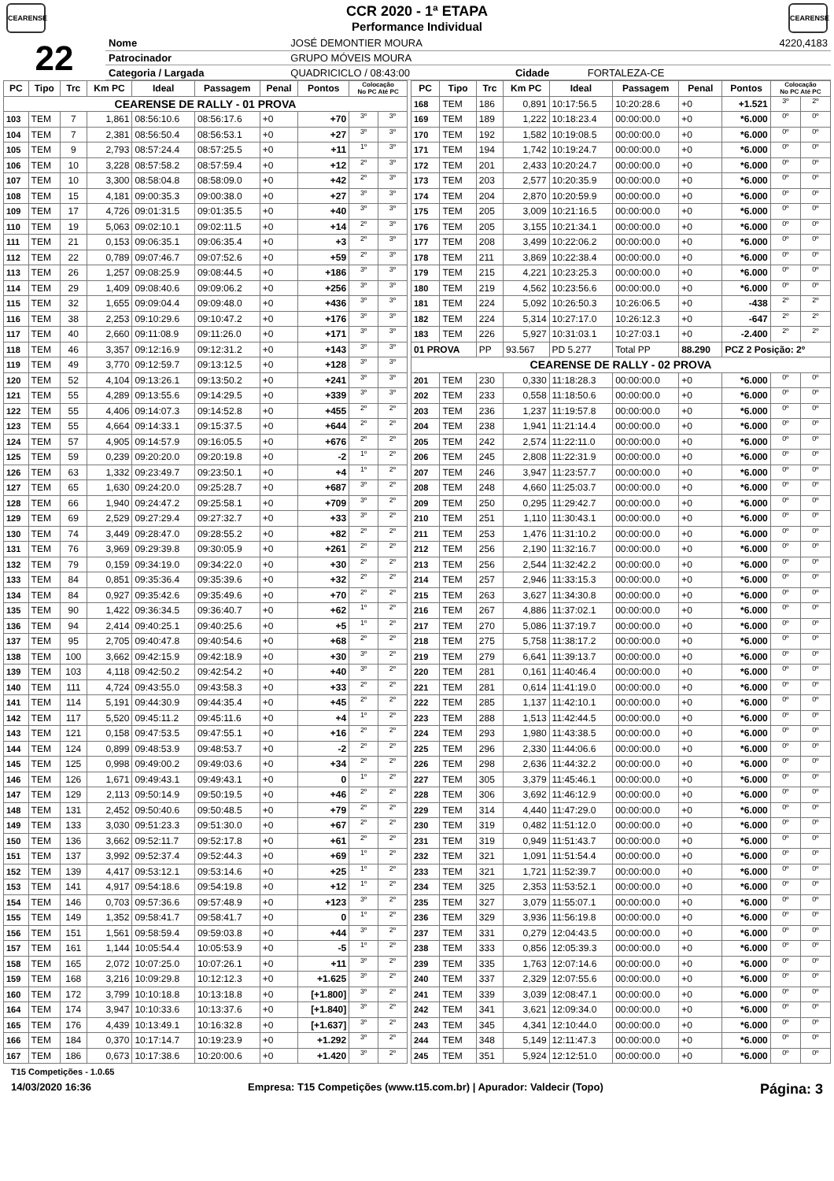CEARENSE
CCR 2020 - 1ª ETAPA
Performance Individual
CEARENSE
22
| Nome | JOSÉ DEMONTIER MOURA | | | 4220,4183 |
| Patrocinador | GRUPO MÓVEIS MOURA | | | |
| Categoria / Largada | QUADRICICLO / 08:43:00 | Cidade | FORTALEZA-CE | |
| PC | Tipo | Trc | Km PC | Ideal | Passagem | Penal | Pontos | Colocação No PC Até PC | |
| --- | --- | --- | --- | --- | --- | --- | --- | --- | --- |
| CEARENSE DE RALLY - 01 PROVA | | | | | | | | | |
| 103 | TEM | 7 | 1,861 | 08:56:10.6 | 08:56:17.6 | +0 | +70 | 3º | 3º |
| 104 | TEM | 7 | 2,381 | 08:56:50.4 | 08:56:53.1 | +0 | +27 | 3º | 3º |
| 105 | TEM | 9 | 2,793 | 08:57:24.4 | 08:57:25.5 | +0 | +11 | 1º | 3º |
| 106 | TEM | 10 | 3,228 | 08:57:58.2 | 08:57:59.4 | +0 | +12 | 2º | 3º |
| 107 | TEM | 10 | 3,300 | 08:58:04.8 | 08:58:09.0 | +0 | +42 | 2º | 3º |
| 108 | TEM | 15 | 4,181 | 09:00:35.3 | 09:00:38.0 | +0 | +27 | 3º | 3º |
| 109 | TEM | 17 | 4,726 | 09:01:31.5 | 09:01:35.5 | +0 | +40 | 3º | 3º |
| 110 | TEM | 19 | 5,063 | 09:02:10.1 | 09:02:11.5 | +0 | +14 | 2º | 3º |
| 111 | TEM | 21 | 0,153 | 09:06:35.1 | 09:06:35.4 | +0 | +3 | 2º | 3º |
| 112 | TEM | 22 | 0,789 | 09:07:46.7 | 09:07:52.6 | +0 | +59 | 2º | 3º |
| 113 | TEM | 26 | 1,257 | 09:08:25.9 | 09:08:44.5 | +0 | +186 | 3º | 3º |
| 114 | TEM | 29 | 1,409 | 09:08:40.6 | 09:09:06.2 | +0 | +256 | 3º | 3º |
| 115 | TEM | 32 | 1,655 | 09:09:04.4 | 09:09:48.0 | +0 | +436 | 3º | 3º |
| 116 | TEM | 38 | 2,253 | 09:10:29.6 | 09:10:47.2 | +0 | +176 | 3º | 3º |
| 117 | TEM | 40 | 2,660 | 09:11:08.9 | 09:11:26.0 | +0 | +171 | 3º | 3º |
| 118 | TEM | 46 | 3,357 | 09:12:16.9 | 09:12:31.2 | +0 | +143 | 3º | 3º |
| 119 | TEM | 49 | 3,770 | 09:12:59.7 | 09:13:12.5 | +0 | +128 | 3º | 3º |
| 120 | TEM | 52 | 4,104 | 09:13:26.1 | 09:13:50.2 | +0 | +241 | 3º | 3º |
| 121 | TEM | 55 | 4,289 | 09:13:55.6 | 09:14:29.5 | +0 | +339 | 3º | 3º |
| 122 | TEM | 55 | 4,406 | 09:14:07.3 | 09:14:52.8 | +0 | +455 | 2º | 2º |
| 123 | TEM | 55 | 4,664 | 09:14:33.1 | 09:15:37.5 | +0 | +644 | 2º | 2º |
| 124 | TEM | 57 | 4,905 | 09:14:57.9 | 09:16:05.5 | +0 | +676 | 2º | 2º |
| 125 | TEM | 59 | 0,239 | 09:20:20.0 | 09:20:19.8 | +0 | -2 | 1º | 2º |
| 126 | TEM | 63 | 1,332 | 09:23:49.7 | 09:23:50.1 | +0 | +4 | 1º | 2º |
| 127 | TEM | 65 | 1,630 | 09:24:20.0 | 09:25:28.7 | +0 | +687 | 3º | 2º |
| 128 | TEM | 66 | 1,940 | 09:24:47.2 | 09:25:58.1 | +0 | +709 | 3º | 2º |
| 129 | TEM | 69 | 2,529 | 09:27:29.4 | 09:27:32.7 | +0 | +33 | 3º | 2º |
| 130 | TEM | 74 | 3,449 | 09:28:47.0 | 09:28:55.2 | +0 | +82 | 2º | 2º |
| 131 | TEM | 76 | 3,969 | 09:29:39.8 | 09:30:05.9 | +0 | +261 | 2º | 2º |
| 132 | TEM | 79 | 0,159 | 09:34:19.0 | 09:34:22.0 | +0 | +30 | 2º | 2º |
| 133 | TEM | 84 | 0,851 | 09:35:36.4 | 09:35:39.6 | +0 | +32 | 2º | 2º |
| 134 | TEM | 84 | 0,927 | 09:35:42.6 | 09:35:49.6 | +0 | +70 | 2º | 2º |
| 135 | TEM | 90 | 1,422 | 09:36:34.5 | 09:36:40.7 | +0 | +62 | 1º | 2º |
| 136 | TEM | 94 | 2,414 | 09:40:25.1 | 09:40:25.6 | +0 | +5 | 1º | 2º |
| 137 | TEM | 95 | 2,705 | 09:40:47.8 | 09:40:54.6 | +0 | +68 | 2º | 2º |
| 138 | TEM | 100 | 3,662 | 09:42:15.9 | 09:42:18.9 | +0 | +30 | 3º | 2º |
| 139 | TEM | 103 | 4,118 | 09:42:50.2 | 09:42:54.2 | +0 | +40 | 3º | 2º |
| 140 | TEM | 111 | 4,724 | 09:43:55.0 | 09:43:58.3 | +0 | +33 | 2º | 2º |
| 141 | TEM | 114 | 5,191 | 09:44:30.9 | 09:44:35.4 | +0 | +45 | 2º | 2º |
| 142 | TEM | 117 | 5,520 | 09:45:11.2 | 09:45:11.6 | +0 | +4 | 1º | 2º |
| 143 | TEM | 121 | 0,158 | 09:47:53.5 | 09:47:55.1 | +0 | +16 | 2º | 2º |
| 144 | TEM | 124 | 0,899 | 09:48:53.9 | 09:48:53.7 | +0 | -2 | 2º | 2º |
| 145 | TEM | 125 | 0,998 | 09:49:00.2 | 09:49:03.6 | +0 | +34 | 2º | 2º |
| 146 | TEM | 126 | 1,671 | 09:49:43.1 | 09:49:43.1 | +0 | 0 | 1º | 2º |
| 147 | TEM | 129 | 2,113 | 09:50:14.9 | 09:50:19.5 | +0 | +46 | 2º | 2º |
| 148 | TEM | 131 | 2,452 | 09:50:40.6 | 09:50:48.5 | +0 | +79 | 2º | 2º |
| 149 | TEM | 133 | 3,030 | 09:51:23.3 | 09:51:30.0 | +0 | +67 | 2º | 2º |
| 150 | TEM | 136 | 3,662 | 09:52:11.7 | 09:52:17.8 | +0 | +61 | 2º | 2º |
| 151 | TEM | 137 | 3,992 | 09:52:37.4 | 09:52:44.3 | +0 | +69 | 1º | 2º |
| 152 | TEM | 139 | 4,417 | 09:53:12.1 | 09:53:14.6 | +0 | +25 | 1º | 2º |
| 153 | TEM | 141 | 4,917 | 09:54:18.6 | 09:54:19.8 | +0 | +12 | 1º | 2º |
| 154 | TEM | 146 | 0,703 | 09:57:36.6 | 09:57:48.9 | +0 | +123 | 3º | 2º |
| 155 | TEM | 149 | 1,352 | 09:58:41.7 | 09:58:41.7 | +0 | 0 | 1º | 2º |
| 156 | TEM | 151 | 1,561 | 09:58:59.4 | 09:59:03.8 | +0 | +44 | 3º | 2º |
| 157 | TEM | 161 | 1,144 | 10:05:54.4 | 10:05:53.9 | +0 | -5 | 1º | 2º |
| 158 | TEM | 165 | 2,072 | 10:07:25.0 | 10:07:26.1 | +0 | +11 | 3º | 2º |
| 159 | TEM | 168 | 3,216 | 10:09:29.8 | 10:12:12.3 | +0 | +1.625 | 3º | 2º |
| 160 | TEM | 172 | 3,799 | 10:10:18.8 | 10:13:18.8 | +0 | [+1.800] | 3º | 2º |
| 164 | TEM | 174 | 3,947 | 10:10:33.6 | 10:13:37.6 | +0 | [+1.840] | 3º | 2º |
| 165 | TEM | 176 | 4,439 | 10:13:49.1 | 10:16:32.8 | +0 | [+1.637] | 3º | 2º |
| 166 | TEM | 184 | 0,370 | 10:17:14.7 | 10:19:23.9 | +0 | +1.292 | 3º | 2º |
| 167 | TEM | 186 | 0,673 | 10:17:38.6 | 10:20:00.6 | +0 | +1.420 | 3º | 2º |
| PC | Tipo | Trc | Km PC | Ideal | Passagem | Penal | Pontos | Colocação No PC Até PC | |
| --- | --- | --- | --- | --- | --- | --- | --- | --- | --- |
| 168 | TEM | 186 | 0,891 | 10:17:56.5 | 10:20:28.6 | +0 | +1.521 | 3º | 2º |
| 169 | TEM | 189 | 1,222 | 10:18:23.4 | 00:00:00.0 | +0 | *6.000 | 0º | 0º |
| 170 | TEM | 192 | 1,582 | 10:19:08.5 | 00:00:00.0 | +0 | *6.000 | 0º | 0º |
| 171 | TEM | 194 | 1,742 | 10:19:24.7 | 00:00:00.0 | +0 | *6.000 | 0º | 0º |
| 172 | TEM | 201 | 2,433 | 10:20:24.7 | 00:00:00.0 | +0 | *6.000 | 0º | 0º |
| 173 | TEM | 203 | 2,577 | 10:20:35.9 | 00:00:00.0 | +0 | *6.000 | 0º | 0º |
| 174 | TEM | 204 | 2,870 | 10:20:59.9 | 00:00:00.0 | +0 | *6.000 | 0º | 0º |
| 175 | TEM | 205 | 3,009 | 10:21:16.5 | 00:00:00.0 | +0 | *6.000 | 0º | 0º |
| 176 | TEM | 205 | 3,155 | 10:21:34.1 | 00:00:00.0 | +0 | *6.000 | 0º | 0º |
| 177 | TEM | 208 | 3,499 | 10:22:06.2 | 00:00:00.0 | +0 | *6.000 | 0º | 0º |
| 178 | TEM | 211 | 3,869 | 10:22:38.4 | 00:00:00.0 | +0 | *6.000 | 0º | 0º |
| 179 | TEM | 215 | 4,221 | 10:23:25.3 | 00:00:00.0 | +0 | *6.000 | 0º | 0º |
| 180 | TEM | 219 | 4,562 | 10:23:56.6 | 00:00:00.0 | +0 | *6.000 | 0º | 0º |
| 181 | TEM | 224 | 5,092 | 10:26:50.3 | 10:26:06.5 | +0 | -438 | 2º | 2º |
| 182 | TEM | 224 | 5,314 | 10:27:17.0 | 10:26:12.3 | +0 | -647 | 2º | 2º |
| 183 | TEM | 226 | 5,927 | 10:31:03.1 | 10:27:03.1 | +0 | -2.400 | 2º | 2º |
| 01 PROVA | | PP | 93.567 | PD 5.277 | Total PP | 88.290 | PCZ 2 Posição: 2º | | |
| CEARENSE DE RALLY - 02 PROVA | | | | | | | | | |
| 201 | TEM | 230 | 0,330 | 11:18:28.3 | 00:00:00.0 | +0 | *6.000 | 0º | 0º |
| 202 | TEM | 233 | 0,558 | 11:18:50.6 | 00:00:00.0 | +0 | *6.000 | 0º | 0º |
| 203 | TEM | 236 | 1,237 | 11:19:57.8 | 00:00:00.0 | +0 | *6.000 | 0º | 0º |
| 204 | TEM | 238 | 1,941 | 11:21:14.4 | 00:00:00.0 | +0 | *6.000 | 0º | 0º |
| 205 | TEM | 242 | 2,574 | 11:22:11.0 | 00:00:00.0 | +0 | *6.000 | 0º | 0º |
| 206 | TEM | 245 | 2,808 | 11:22:31.9 | 00:00:00.0 | +0 | *6.000 | 0º | 0º |
| 207 | TEM | 246 | 3,947 | 11:23:57.7 | 00:00:00.0 | +0 | *6.000 | 0º | 0º |
| 208 | TEM | 248 | 4,660 | 11:25:03.7 | 00:00:00.0 | +0 | *6.000 | 0º | 0º |
| 209 | TEM | 250 | 0,295 | 11:29:42.7 | 00:00:00.0 | +0 | *6.000 | 0º | 0º |
| 210 | TEM | 251 | 1,110 | 11:30:43.1 | 00:00:00.0 | +0 | *6.000 | 0º | 0º |
| 211 | TEM | 253 | 1,476 | 11:31:10.2 | 00:00:00.0 | +0 | *6.000 | 0º | 0º |
| 212 | TEM | 256 | 2,190 | 11:32:16.7 | 00:00:00.0 | +0 | *6.000 | 0º | 0º |
| 213 | TEM | 256 | 2,544 | 11:32:42.2 | 00:00:00.0 | +0 | *6.000 | 0º | 0º |
| 214 | TEM | 257 | 2,946 | 11:33:15.3 | 00:00:00.0 | +0 | *6.000 | 0º | 0º |
| 215 | TEM | 263 | 3,627 | 11:34:30.8 | 00:00:00.0 | +0 | *6.000 | 0º | 0º |
| 216 | TEM | 267 | 4,886 | 11:37:02.1 | 00:00:00.0 | +0 | *6.000 | 0º | 0º |
| 217 | TEM | 270 | 5,086 | 11:37:19.7 | 00:00:00.0 | +0 | *6.000 | 0º | 0º |
| 218 | TEM | 275 | 5,758 | 11:38:17.2 | 00:00:00.0 | +0 | *6.000 | 0º | 0º |
| 219 | TEM | 279 | 6,641 | 11:39:13.7 | 00:00:00.0 | +0 | *6.000 | 0º | 0º |
| 220 | TEM | 281 | 0,161 | 11:40:46.4 | 00:00:00.0 | +0 | *6.000 | 0º | 0º |
| 221 | TEM | 281 | 0,614 | 11:41:19.0 | 00:00:00.0 | +0 | *6.000 | 0º | 0º |
| 222 | TEM | 285 | 1,137 | 11:42:10.1 | 00:00:00.0 | +0 | *6.000 | 0º | 0º |
| 223 | TEM | 288 | 1,513 | 11:42:44.5 | 00:00:00.0 | +0 | *6.000 | 0º | 0º |
| 224 | TEM | 293 | 1,980 | 11:43:38.5 | 00:00:00.0 | +0 | *6.000 | 0º | 0º |
| 225 | TEM | 296 | 2,330 | 11:44:06.6 | 00:00:00.0 | +0 | *6.000 | 0º | 0º |
| 226 | TEM | 298 | 2,636 | 11:44:32.2 | 00:00:00.0 | +0 | *6.000 | 0º | 0º |
| 227 | TEM | 305 | 3,379 | 11:45:46.1 | 00:00:00.0 | +0 | *6.000 | 0º | 0º |
| 228 | TEM | 306 | 3,692 | 11:46:12.9 | 00:00:00.0 | +0 | *6.000 | 0º | 0º |
| 229 | TEM | 314 | 4,440 | 11:47:29.0 | 00:00:00.0 | +0 | *6.000 | 0º | 0º |
| 230 | TEM | 319 | 0,482 | 11:51:12.0 | 00:00:00.0 | +0 | *6.000 | 0º | 0º |
| 231 | TEM | 319 | 0,949 | 11:51:43.7 | 00:00:00.0 | +0 | *6.000 | 0º | 0º |
| 232 | TEM | 321 | 1,091 | 11:51:54.4 | 00:00:00.0 | +0 | *6.000 | 0º | 0º |
| 233 | TEM | 321 | 1,721 | 11:52:39.7 | 00:00:00.0 | +0 | *6.000 | 0º | 0º |
| 234 | TEM | 325 | 2,353 | 11:53:52.1 | 00:00:00.0 | +0 | *6.000 | 0º | 0º |
| 235 | TEM | 327 | 3,079 | 11:55:07.1 | 00:00:00.0 | +0 | *6.000 | 0º | 0º |
| 236 | TEM | 329 | 3,936 | 11:56:19.8 | 00:00:00.0 | +0 | *6.000 | 0º | 0º |
| 237 | TEM | 331 | 0,279 | 12:04:43.5 | 00:00:00.0 | +0 | *6.000 | 0º | 0º |
| 238 | TEM | 333 | 0,856 | 12:05:39.3 | 00:00:00.0 | +0 | *6.000 | 0º | 0º |
| 239 | TEM | 335 | 1,763 | 12:07:14.6 | 00:00:00.0 | +0 | *6.000 | 0º | 0º |
| 240 | TEM | 337 | 2,329 | 12:07:55.6 | 00:00:00.0 | +0 | *6.000 | 0º | 0º |
| 241 | TEM | 339 | 3,039 | 12:08:47.1 | 00:00:00.0 | +0 | *6.000 | 0º | 0º |
| 242 | TEM | 341 | 3,621 | 12:09:34.0 | 00:00:00.0 | +0 | *6.000 | 0º | 0º |
| 243 | TEM | 345 | 4,341 | 12:10:44.0 | 00:00:00.0 | +0 | *6.000 | 0º | 0º |
| 244 | TEM | 348 | 5,149 | 12:11:47.3 | 00:00:00.0 | +0 | *6.000 | 0º | 0º |
| 245 | TEM | 351 | 5,924 | 12:12:51.0 | 00:00:00.0 | +0 | *6.000 | 0º | 0º |
T15 Competições - 1.0.65
14/03/2020 16:36 Empresa: T15 Competições (www.t15.com.br) | Apurador: Valdecir (Topo) Página: 3